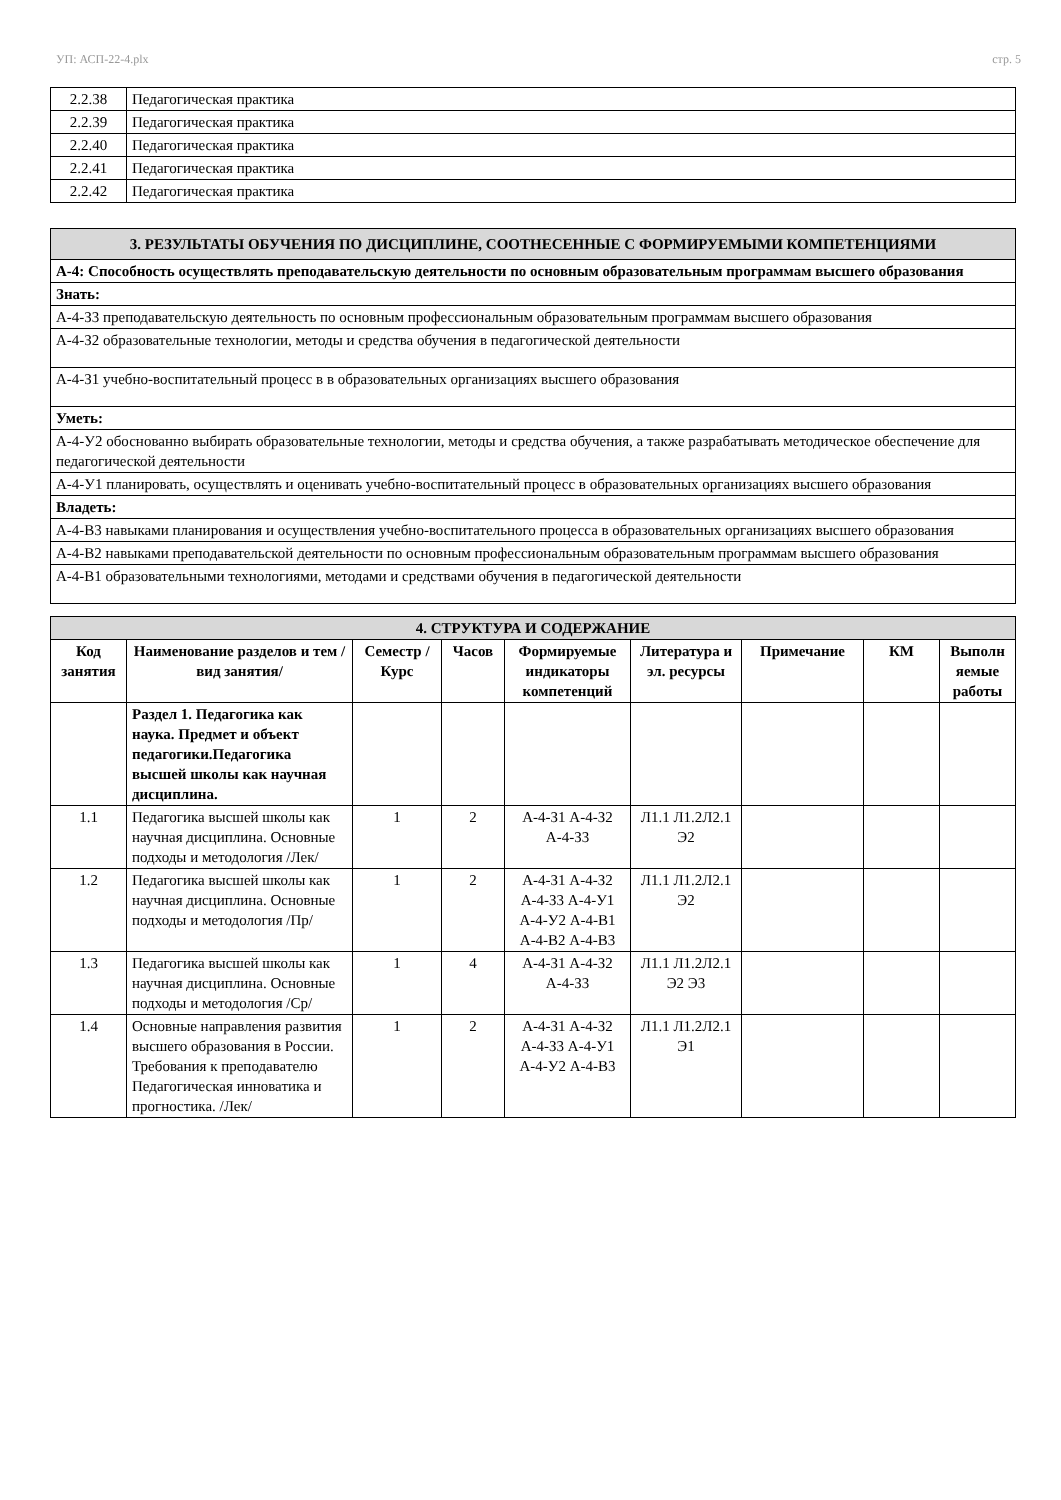УП: АСП-22-4.plx стр. 5
| 2.2.38 | Педагогическая практика |
| 2.2.39 | Педагогическая практика |
| 2.2.40 | Педагогическая практика |
| 2.2.41 | Педагогическая практика |
| 2.2.42 | Педагогическая практика |
| 3. РЕЗУЛЬТАТЫ ОБУЧЕНИЯ ПО ДИСЦИПЛИНЕ, СООТНЕСЕННЫЕ С ФОРМИРУЕМЫМИ КОМПЕТЕНЦИЯМИ |
| А-4: Способность осуществлять преподавательскую деятельности по основным образовательным программам высшего образования |
| Знать: |
| А-4-З3 преподавательскую деятельность по основным профессиональным образовательным программам высшего образования |
| А-4-З2 образовательные технологии, методы и средства обучения в педагогической деятельности |
| А-4-З1 учебно-воспитательный процесс в в образовательных организациях высшего образования |
| Уметь: |
| А-4-У2 обоснованно выбирать образовательные технологии, методы и средства обучения, а также разрабатывать методическое обеспечение для педагогической деятельности |
| А-4-У1 планировать, осуществлять и оценивать учебно-воспитательный процесс в образовательных организациях высшего образования |
| Владеть: |
| А-4-В3 навыками планирования и осуществления учебно-воспитательного процесса в образовательных организациях высшего образования |
| А-4-В2 навыками преподавательской деятельности по основным профессиональным образовательным программам высшего образования |
| А-4-В1 образовательными технологиями, методами и средствами обучения в педагогической деятельности |
| 4. СТРУКТУРА И СОДЕРЖАНИЕ | | | | | | | | |
| Код занятия | Наименование разделов и тем /вид занятия/ | Семестр / Курс | Часов | Формируемые индикаторы компетенций | Литература и эл. ресурсы | Примечание | КМ | Выполн яемые работы |
| | Раздел 1. Педагогика как наука. Предмет и объект педагогики.Педагогика высшей школы как научная дисциплина. | | | | | | | |
| 1.1 | Педагогика высшей школы как научная дисциплина. Основные подходы и методология /Лек/ | 1 | 2 | А-4-З1 А-4-З2 А-4-З3 | Л1.1 Л1.2Л2.1 Э2 | | | |
| 1.2 | Педагогика высшей школы как научная дисциплина. Основные подходы и методология /Пр/ | 1 | 2 | А-4-З1 А-4-З2 А-4-З3 А-4-У1 А-4-У2 А-4-В1 А-4-В2 А-4-В3 | Л1.1 Л1.2Л2.1 Э2 | | | |
| 1.3 | Педагогика высшей школы как научная дисциплина. Основные подходы и методология /Ср/ | 1 | 4 | А-4-З1 А-4-З2 А-4-З3 | Л1.1 Л1.2Л2.1 Э2 Э3 | | | |
| 1.4 | Основные направления развития высшего образования в России. Требования к преподавателю Педагогическая инноватика и прогностика. /Лек/ | 1 | 2 | А-4-З1 А-4-З2 А-4-З3 А-4-У1 А-4-У2 А-4-В3 | Л1.1 Л1.2Л2.1 Э1 | | | |